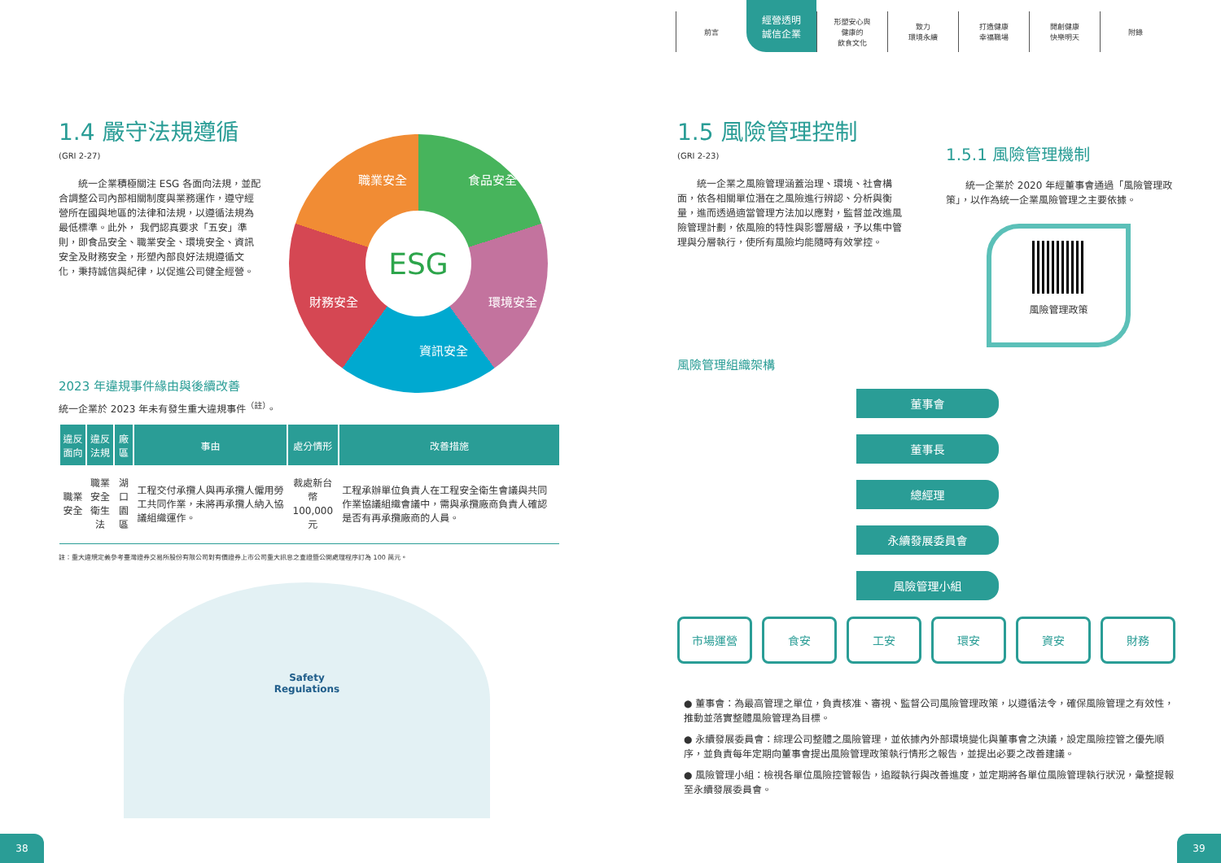前言
經營透明
誠信企業
形塑安心與
健康的
飲食文化
致力
環境永續
打造健康
幸福職場
開創健康
快樂明天
附錄
1.4 嚴守法規遵循
(GRI 2-27)
　　統一企業積極關注 ESG 各面向法規，並配合調整公司內部相關制度與業務運作，遵守經營所在國與地區的法律和法規，以遵循法規為最低標準。此外， 我們認真要求「五安」準則，即食品安全、職業安全、環境安全、資訊安全及財務安全，形塑內部良好法規遵循文化，秉持誠信與紀律，以促進公司健全經營。
2023 年違規事件緣由與後續改善
統一企業於 2023 年未有發生重大違規事件<sup>（註）</sup>。
| 違反面向 | 違反法規 | 廠區 | 事由 | 處分情形 | 改善措施 |
| --- | --- | --- | --- | --- | --- |
| 職業 安全 | 職業安全 衛生法 | 湖口 園區 | 工程交付承攬人與再承攬人僱用勞工共同作業，未將再承攬人納入協議組織運作。 | 裁處新台幣 100,000 元 | 工程承辦單位負責人在工程安全衛生會議與共同作業協議組織會議中，需與承攬廠商負責人確認是否有再承攬廠商的人員。 |
註：重大違規定義參考臺灣證券交易所股份有限公司對有價證券上市公司重大訊息之查證暨公開處理程序訂為 100 萬元。
Safety
Regulations
ESG
職業安全 食品安全
財務安全 環境安全
資訊安全
1.5 風險管理控制
(GRI 2-23)
　　統一企業之風險管理涵蓋治理、環境、社會構面，依各相關單位潛在之風險進行辨認、分析與衡量，進而透過適當管理方法加以應對，監督並改進風險管理計劃，依風險的特性與影響層級，予以集中管理與分層執行，使所有風險均能隨時有效掌控。
1.5.1 風險管理機制
　　統一企業於 2020 年經董事會通過「風險管理政策」，以作為統一企業風險管理之主要依據。
風險管理政策
風險管理組織架構
董事會
董事長
總經理
永續發展委員會
風險管理小組
市場運營 食安 工安 環安 資安 財務
● 董事會：為最高管理之單位，負責核准、審視、監督公司風險管理政策，以遵循法令，確保風險管理之有效性，推動並落實整體風險管理為目標。
● 永續發展委員會：綜理公司整體之風險管理，並依據內外部環境變化與董事會之決議，設定風險控管之優先順序，並負責每年定期向董事會提出風險管理政策執行情形之報告，並提出必要之改善建議。
● 風險管理小組：檢視各單位風險控管報告，追蹤執行與改善進度，並定期將各單位風險管理執行狀況，彙整提報至永續發展委員會。
38 39